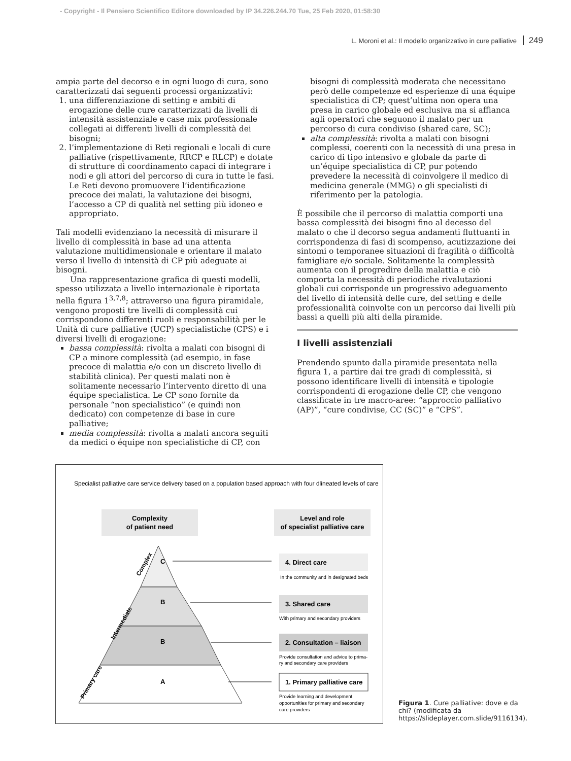- Copyright - Il Pensiero Scientifico Editore downloaded by IP 34.226.244.70 Tue, 25 Feb 2020, 01:58:30
L. Moroni et al.: Il modello organizzativo in cure palliative 249
ampia parte del decorso e in ogni luogo di cura, sono caratterizzati dai seguenti processi organizzativi:
1. una differenziazione di setting e ambiti di erogazione delle cure caratterizzati da livelli di intensità assistenziale e case mix professionale collegati ai differenti livelli di complessità dei bisogni;
2. l’implementazione di Reti regionali e locali di cure palliative (rispettivamente, RRCP e RLCP) e dotate di strutture di coordinamento capaci di integrare i nodi e gli attori del percorso di cura in tutte le fasi. Le Reti devono promuovere l’identificazione precoce dei malati, la valutazione dei bisogni, l’accesso a CP di qualità nel setting più idoneo e appropriato.
Tali modelli evidenziano la necessità di misurare il livello di complessità in base ad una attenta valutazione multidimensionale e orientare il malato verso il livello di intensità di CP più adeguate ai bisogni.
Una rappresentazione grafica di questi modelli, spesso utilizzata a livello internazionale è riportata nella figura 1<sup>3,7,8</sup>; attraverso una figura piramidale, vengono proposti tre livelli di complessità cui corrispondono differenti ruoli e responsabilità per le Unità di cure palliative (UCP) specialistiche (CPS) e i diversi livelli di erogazione:
bassa complessità: rivolta a malati con bisogni di CP a minore complessità (ad esempio, in fase precoce di malattia e/o con un discreto livello di stabilità clinica). Per questi malati non è solitamente necessario l’intervento diretto di una équipe specialistica. Le CP sono fornite da personale “non specialistico” (e quindi non dedicato) con competenze di base in cure palliative;
media complessità: rivolta a malati ancora seguiti da medici o équipe non specialistiche di CP, con
bisogni di complessità moderata che necessitano però delle competenze ed esperienze di una équipe specialistica di CP; quest’ultima non opera una presa in carico globale ed esclusiva ma si affianca agli operatori che seguono il malato per un percorso di cura condiviso (shared care, SC);
alta complessità: rivolta a malati con bisogni complessi, coerenti con la necessità di una presa in carico di tipo intensivo e globale da parte di un’équipe specialistica di CP, pur potendo prevedere la necessità di coinvolgere il medico di medicina generale (MMG) o gli specialisti di riferimento per la patologia.
È possibile che il percorso di malattia comporti una bassa complessità dei bisogni fino al decesso del malato o che il decorso segua andamenti fluttuanti in corrispondenza di fasi di scompenso, acutizzazione dei sintomi o temporanee situazioni di fragilità o difficoltà famigliare e/o sociale. Solitamente la complessità aumenta con il progredire della malattia e ciò comporta la necessità di periodiche rivalutazioni globali cui corrisponde un progressivo adeguamento del livello di intensità delle cure, del setting e delle professionalità coinvolte con un percorso dai livelli più bassi a quelli più alti della piramide.
I livelli assistenziali
Prendendo spunto dalla piramide presentata nella figura 1, a partire dai tre gradi di complessità, si possono identificare livelli di intensità e tipologie corrispondenti di erogazione delle CP, che vengono classificate in tre macro-aree: “approccio palliativo (AP)”, “cure condivise, CC (SC)” e “CPS”.
Specialist palliative care service delivery based on a population based approach with four dlineated levels of care
Complexity
of patient need
Level and role
of specialist palliative care
C
B
B
A
Complex
Intermediate
Primary care
4. Direct care
In the community and in designated beds
3. Shared care
With primary and secondary providers
2. Consultation – liaison
Provide consultation and advice to prima-
ry and secondary care providers
1. Primary palliative care
Provide learning and development
opportunities for primary and secondary
care providers
Figura 1. Cure palliative: dove e da chi? (modificata da https://slideplayer.com.slide/9116134).